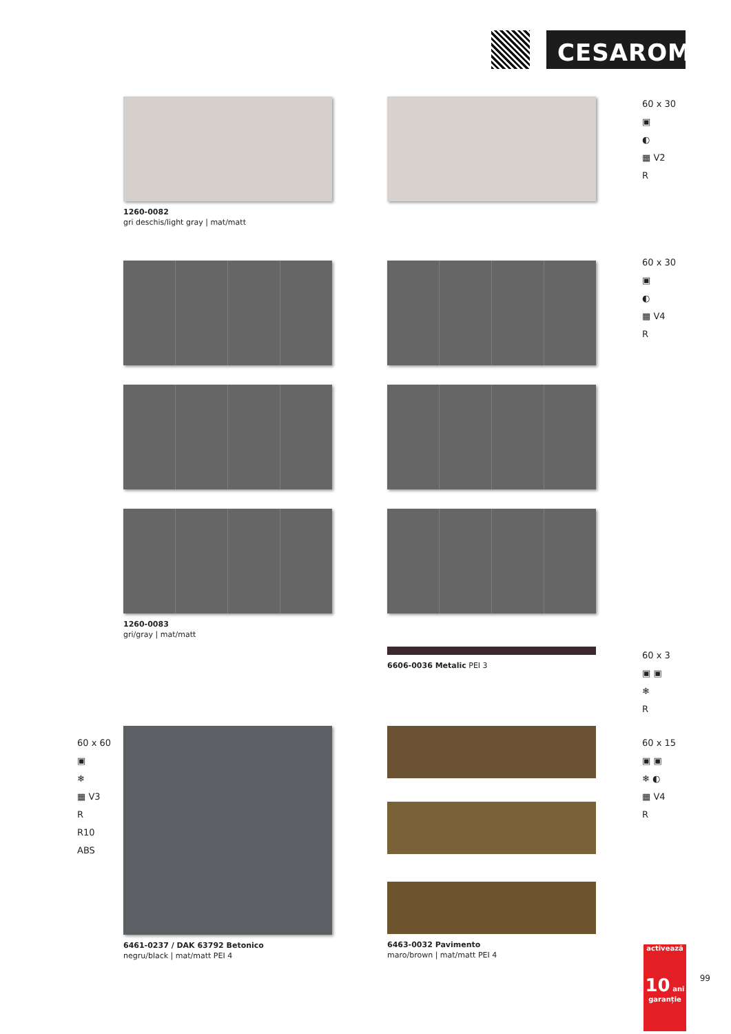CESAROM<sup>®</sup>
1260-0082
gri deschis/light gray | mat/matt
60 x 30
▣
◐
▦ V2
R
1260-0083
gri/gray | mat/matt
60 x 30
▣
◐
▦ V4
R
6606-0036 Metalic PEI 3
60 x 3
▣ ▣
❄
R
6461-0237 / DAK 63792 Betonico
negru/black | mat/matt PEI 4
6463-0032 Pavimento
maro/brown | mat/matt PEI 4
60 x 60
▣
❄
▦ V3
R
R10
ABS
60 x 15
▣ ▣
❄ ◐
▦ V4
R
activează
10 ani garanție
99